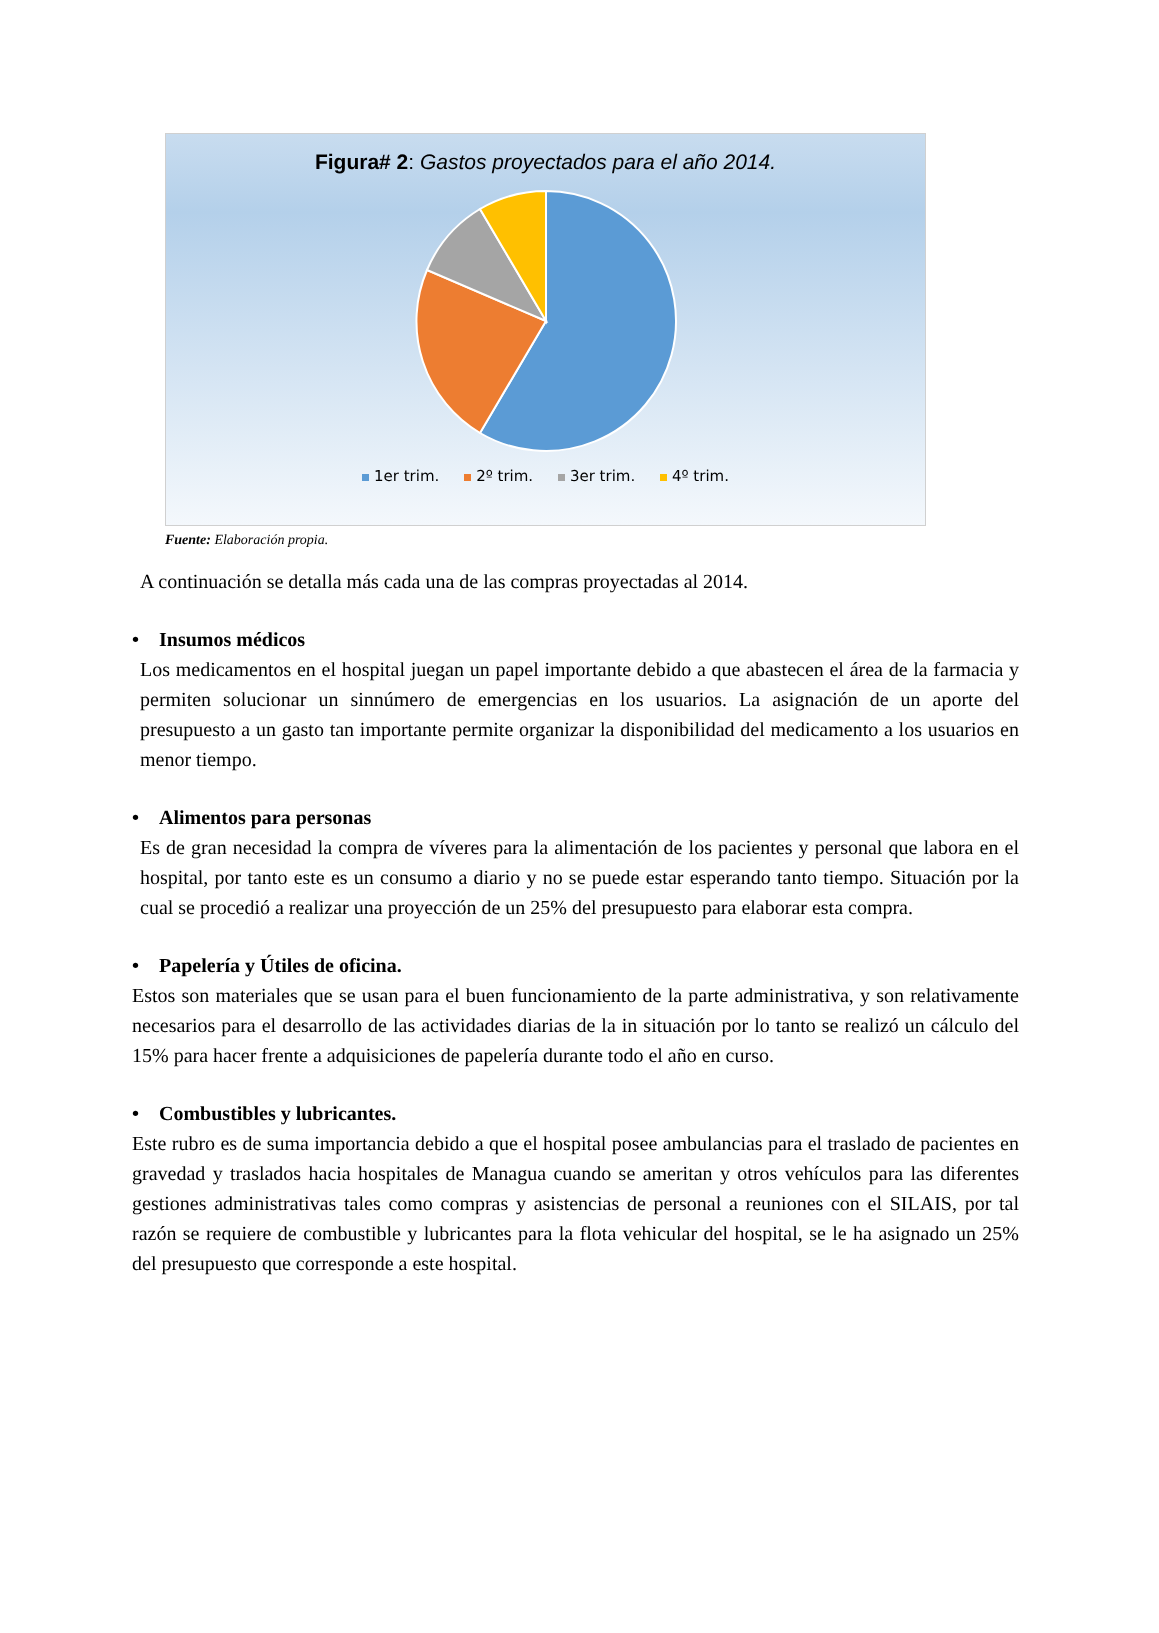Figura# 2: Gastos proyectados para el año 2014.
1er trim. 2º trim. 3er trim. 4º trim.
Fuente: Elaboración propia.
A continuación se detalla más cada una de las compras proyectadas al 2014.
• Insumos médicos
Los medicamentos en el hospital juegan un papel importante debido a que abastecen el área de la farmacia y permiten solucionar un sinnúmero de emergencias en los usuarios. La asignación de un aporte del presupuesto a un gasto tan importante permite organizar la disponibilidad del medicamento a los usuarios en menor tiempo.
• Alimentos para personas
Es de gran necesidad la compra de víveres para la alimentación de los pacientes y personal que labora en el hospital, por tanto este es un consumo a diario y no se puede estar esperando tanto tiempo. Situación por la cual se procedió a realizar una proyección de un 25% del presupuesto para elaborar esta compra.
• Papelería y Útiles de oficina.
Estos son materiales que se usan para el buen funcionamiento de la parte administrativa, y son relativamente necesarios para el desarrollo de las actividades diarias de la in situación por lo tanto se realizó un cálculo del 15% para hacer frente a adquisiciones de papelería durante todo el año en curso.
• Combustibles y lubricantes.
Este rubro es de suma importancia debido a que el hospital posee ambulancias para el traslado de pacientes en gravedad y traslados hacia hospitales de Managua cuando se ameritan y otros vehículos para las diferentes gestiones administrativas tales como compras y asistencias de personal a reuniones con el SILAIS, por tal razón se requiere de combustible y lubricantes para la flota vehicular del hospital, se le ha asignado un 25% del presupuesto que corresponde a este hospital.